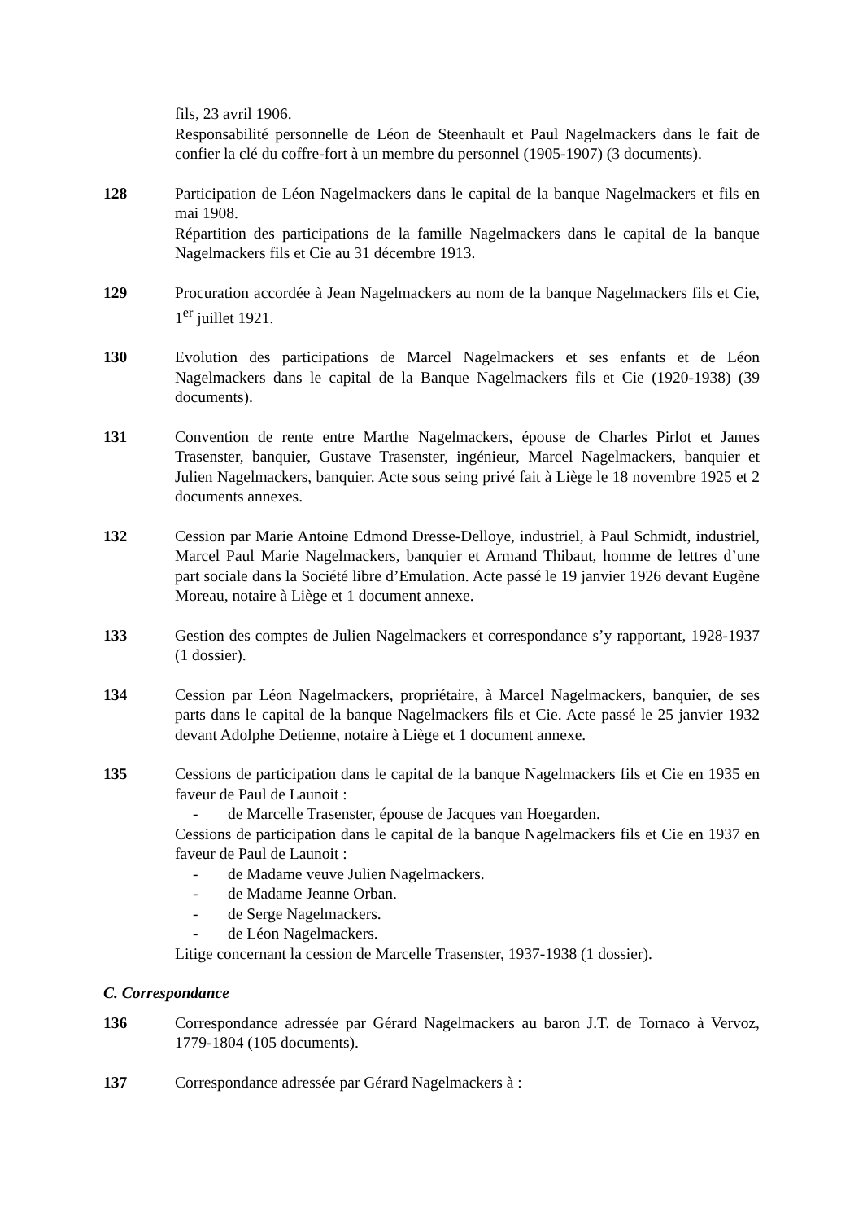fils, 23 avril 1906.
Responsabilité personnelle de Léon de Steenhault et Paul Nagelmackers dans le fait de confier la clé du coffre-fort à un membre du personnel (1905-1907) (3 documents).
128 Participation de Léon Nagelmackers dans le capital de la banque Nagelmackers et fils en mai 1908.
Répartition des participations de la famille Nagelmackers dans le capital de la banque Nagelmackers fils et Cie au 31 décembre 1913.
129 Procuration accordée à Jean Nagelmackers au nom de la banque Nagelmackers fils et Cie, 1<sup>er</sup> juillet 1921.
130 Evolution des participations de Marcel Nagelmackers et ses enfants et de Léon Nagelmackers dans le capital de la Banque Nagelmackers fils et Cie (1920-1938) (39 documents).
131 Convention de rente entre Marthe Nagelmackers, épouse de Charles Pirlot et James Trasenster, banquier, Gustave Trasenster, ingénieur, Marcel Nagelmackers, banquier et Julien Nagelmackers, banquier. Acte sous seing privé fait à Liège le 18 novembre 1925 et 2 documents annexes.
132 Cession par Marie Antoine Edmond Dresse-Delloye, industriel, à Paul Schmidt, industriel, Marcel Paul Marie Nagelmackers, banquier et Armand Thibaut, homme de lettres d’une part sociale dans la Société libre d’Emulation. Acte passé le 19 janvier 1926 devant Eugène Moreau, notaire à Liège et 1 document annexe.
133 Gestion des comptes de Julien Nagelmackers et correspondance s’y rapportant, 1928-1937 (1 dossier).
134 Cession par Léon Nagelmackers, propriétaire, à Marcel Nagelmackers, banquier, de ses parts dans le capital de la banque Nagelmackers fils et Cie. Acte passé le 25 janvier 1932 devant Adolphe Detienne, notaire à Liège et 1 document annexe.
135 Cessions de participation dans le capital de la banque Nagelmackers fils et Cie en 1935 en faveur de Paul de Launoit :
- de Marcelle Trasenster, épouse de Jacques van Hoegarden.
Cessions de participation dans le capital de la banque Nagelmackers fils et Cie en 1937 en faveur de Paul de Launoit :
- de Madame veuve Julien Nagelmackers.
- de Madame Jeanne Orban.
- de Serge Nagelmackers.
- de Léon Nagelmackers.
Litige concernant la cession de Marcelle Trasenster, 1937-1938 (1 dossier).
C. Correspondance
136 Correspondance adressée par Gérard Nagelmackers au baron J.T. de Tornaco à Vervoz, 1779-1804 (105 documents).
137 Correspondance adressée par Gérard Nagelmackers à :